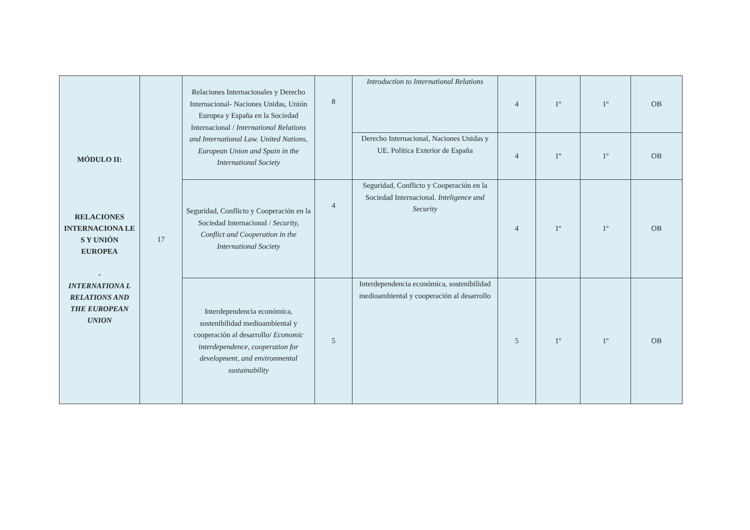| MÓDULO II: RELACIONES INTERNACIONA LE S Y UNIÓN EUROPEA - INTERNATIONA L RELATIONS AND THE EUROPEAN UNION | 17 | Relaciones Internacionales y Derecho Internacional- Naciones Unidas, Unión Europea y España en la Sociedad Internacional / International Relations and International Law. United Nations, European Union and Spain in the International Society | 8 | Introduction to International Relations | 4 | 1º | 1º | OB |
| | | | | Derecho Internacional, Naciones Unidas y UE. Política Exterior de España | 4 | 1º | 1º | OB |
| | | Seguridad, Conflicto y Cooperación en la Sociedad Internacional / Security, Conflict and Cooperation in the International Society | 4 | Seguridad, Conflicto y Cooperación en la Sociedad Internacional. Inteligence and Security | 4 | 1º | 1º | OB |
| | | Interdependencia económica, sostenibilidad medioambiental y cooperación al desarrollo/ Economic interdependence, cooperation for development, and environmental sustainability | 5 | Interdependencia económica, sostenibilidad medioambiental y cooperación al desarrollo | 5 | 1º | 1º | OB |